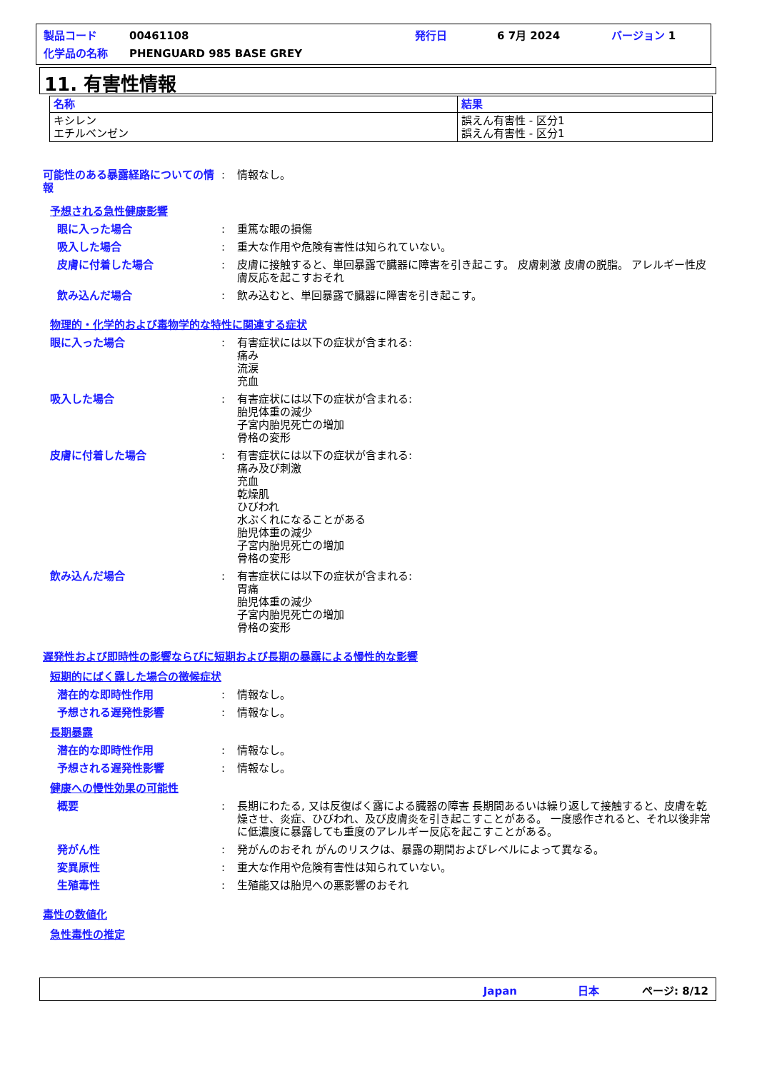製品コード 00461108 発行日 6 7月 2024 バージョン 1
化学品の名称 PHENGUARD 985 BASE GREY
11. 有害性情報
| 名称 | 結果 |
| --- | --- |
| キシレン エチルベンゼン | 誤えん有害性 - 区分1 誤えん有害性 - 区分1 |
可能性のある暴露経路についての情報
: 情報なし。
予想される急性健康影響
眼に入った場合 : 重篤な眼の損傷
吸入した場合 : 重大な作用や危険有害性は知られていない。
皮膚に付着した場合 : 皮膚に接触すると、単回暴露で臓器に障害を引き起こす。 皮膚刺激 皮膚の脱脂。 アレルギー性皮膚反応を起こすおそれ
飲み込んだ場合 : 飲み込むと、単回暴露で臓器に障害を引き起こす。
物理的・化学的および毒物学的な特性に関連する症状
眼に入った場合 : 有害症状には以下の症状が含まれる:
痛み
流涙
充血
吸入した場合 : 有害症状には以下の症状が含まれる:
胎児体重の減少
子宮内胎児死亡の増加
骨格の変形
皮膚に付着した場合 : 有害症状には以下の症状が含まれる:
痛み及び刺激
充血
乾燥肌
ひびわれ
水ぶくれになることがある
胎児体重の減少
子宮内胎児死亡の増加
骨格の変形
飲み込んだ場合 : 有害症状には以下の症状が含まれる:
胃痛
胎児体重の減少
子宮内胎児死亡の増加
骨格の変形
遅発性および即時性の影響ならびに短期および長期の暴露による慢性的な影響
短期的にばく露した場合の徴候症状
潜在的な即時性作用 : 情報なし。
予想される遅発性影響 : 情報なし。
長期暴露
潜在的な即時性作用 : 情報なし。
予想される遅発性影響 : 情報なし。
健康への慢性効果の可能性
概要 : 長期にわたる, 又は反復ばく露による臓器の障害 長期間あるいは繰り返して接触すると、皮膚を乾燥させ、炎症、ひびわれ、及び皮膚炎を引き起こすことがある。 一度感作されると、それ以後非常に低濃度に暴露しても重度のアレルギー反応を起こすことがある。
発がん性 : 発がんのおそれ がんのリスクは、暴露の期間およびレベルによって異なる。
変異原性 : 重大な作用や危険有害性は知られていない。
生殖毒性 : 生殖能又は胎児への悪影響のおそれ
毒性の数値化
急性毒性の推定
Japan 日本 ページ: 8/12